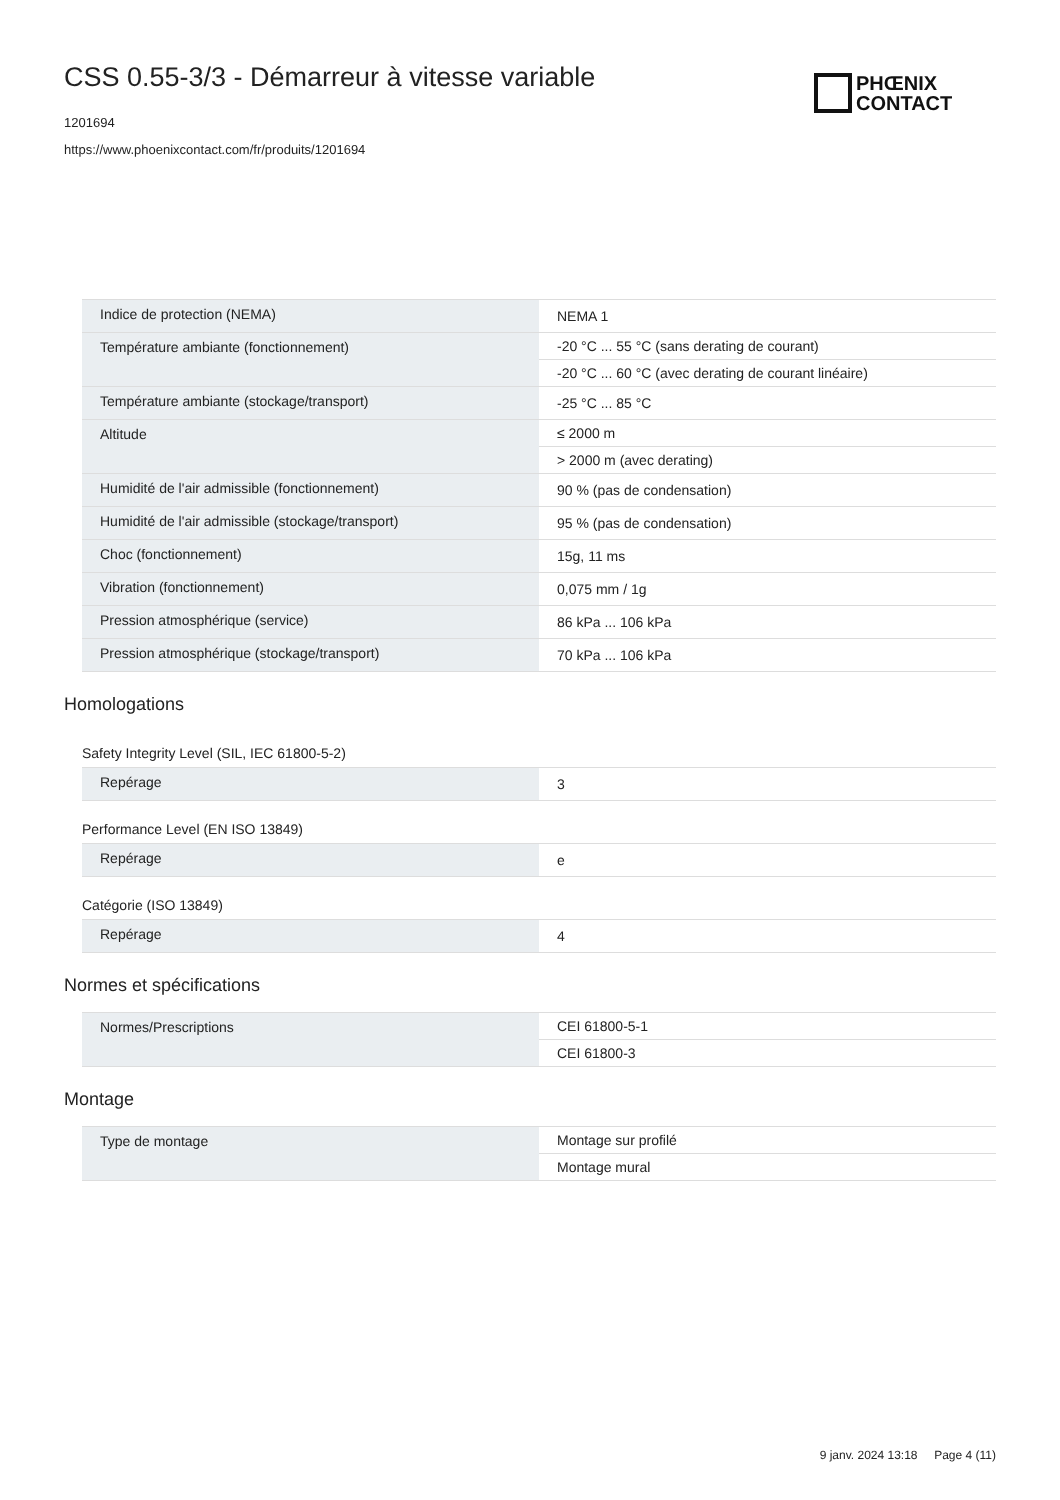CSS 0.55-3/3 - Démarreur à vitesse variable
1201694
https://www.phoenixcontact.com/fr/produits/1201694
PHŒNIX
CONTACT
| Indice de protection (NEMA) | NEMA 1 |
| Température ambiante (fonctionnement) | -20 °C ... 55 °C (sans derating de courant) |
| | -20 °C ... 60 °C (avec derating de courant linéaire) |
| Température ambiante (stockage/transport) | -25 °C ... 85 °C |
| Altitude | ≤ 2000 m |
| | > 2000 m (avec derating) |
| Humidité de l'air admissible (fonctionnement) | 90 % (pas de condensation) |
| Humidité de l'air admissible (stockage/transport) | 95 % (pas de condensation) |
| Choc (fonctionnement) | 15g, 11 ms |
| Vibration (fonctionnement) | 0,075 mm / 1g |
| Pression atmosphérique (service) | 86 kPa ... 106 kPa |
| Pression atmosphérique (stockage/transport) | 70 kPa ... 106 kPa |
Homologations
Safety Integrity Level (SIL, IEC 61800-5-2)
| Repérage | 3 |
Performance Level (EN ISO 13849)
| Repérage | e |
Catégorie (ISO 13849)
| Repérage | 4 |
Normes et spécifications
| Normes/Prescriptions | CEI 61800-5-1 |
| | CEI 61800-3 |
Montage
| Type de montage | Montage sur profilé |
| | Montage mural |
9 janv. 2024 13:18 Page 4 (11)